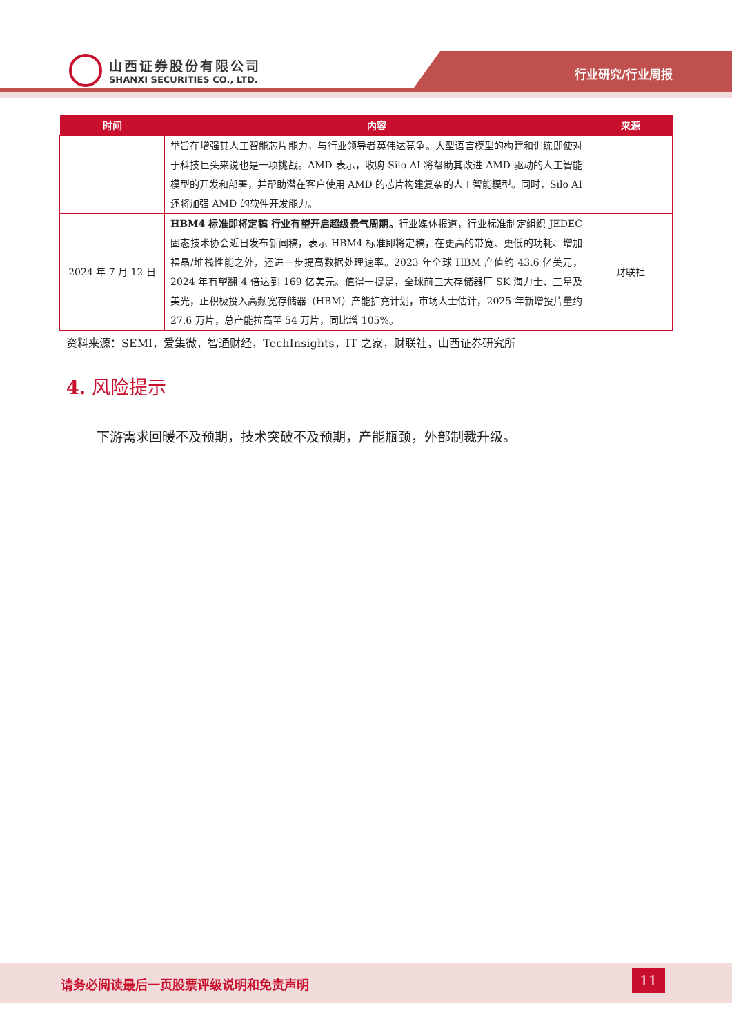山西证券股份有限公司
SHANXI SECURITIES CO., LTD.
行业研究/行业周报
| 时间 | 内容 | 来源 |
| --- | --- | --- |
| | 举旨在增强其人工智能芯片能力，与行业领导者英伟达竞争。大型语言模型的构建和训练即使对于科技巨头来说也是一项挑战。AMD 表示，收购 Silo AI 将帮助其改进 AMD 驱动的人工智能模型的开发和部署，并帮助潜在客户使用 AMD 的芯片构建复杂的人工智能模型。同时，Silo AI 还将加强 AMD 的软件开发能力。 | |
| 2024 年 7 月 12 日 | HBM4 标准即将定稿 行业有望开启超级景气周期。 行业媒体报道，行业标准制定组织 JEDEC 固态技术协会近日发布新闻稿，表示 HBM4 标准即将定稿，在更高的带宽、更低的功耗、增加裸晶/堆栈性能之外，还进一步提高数据处理速率。2023 年全球 HBM 产值约 43.6 亿美元，2024 年有望翻 4 倍达到 169 亿美元。值得一提是，全球前三大存储器厂 SK 海力士、三星及美光，正积极投入高频宽存储器（HBM）产能扩充计划，市场人士估计，2025 年新增投片量约 27.6 万片，总产能拉高至 54 万片，同比增 105%。 | 财联社 |
资料来源：SEMI，爱集微，智通财经，TechInsights，IT 之家，财联社，山西证券研究所
4. 风险提示
下游需求回暖不及预期，技术突破不及预期，产能瓶颈，外部制裁升级。
请务必阅读最后一页股票评级说明和免责声明
11